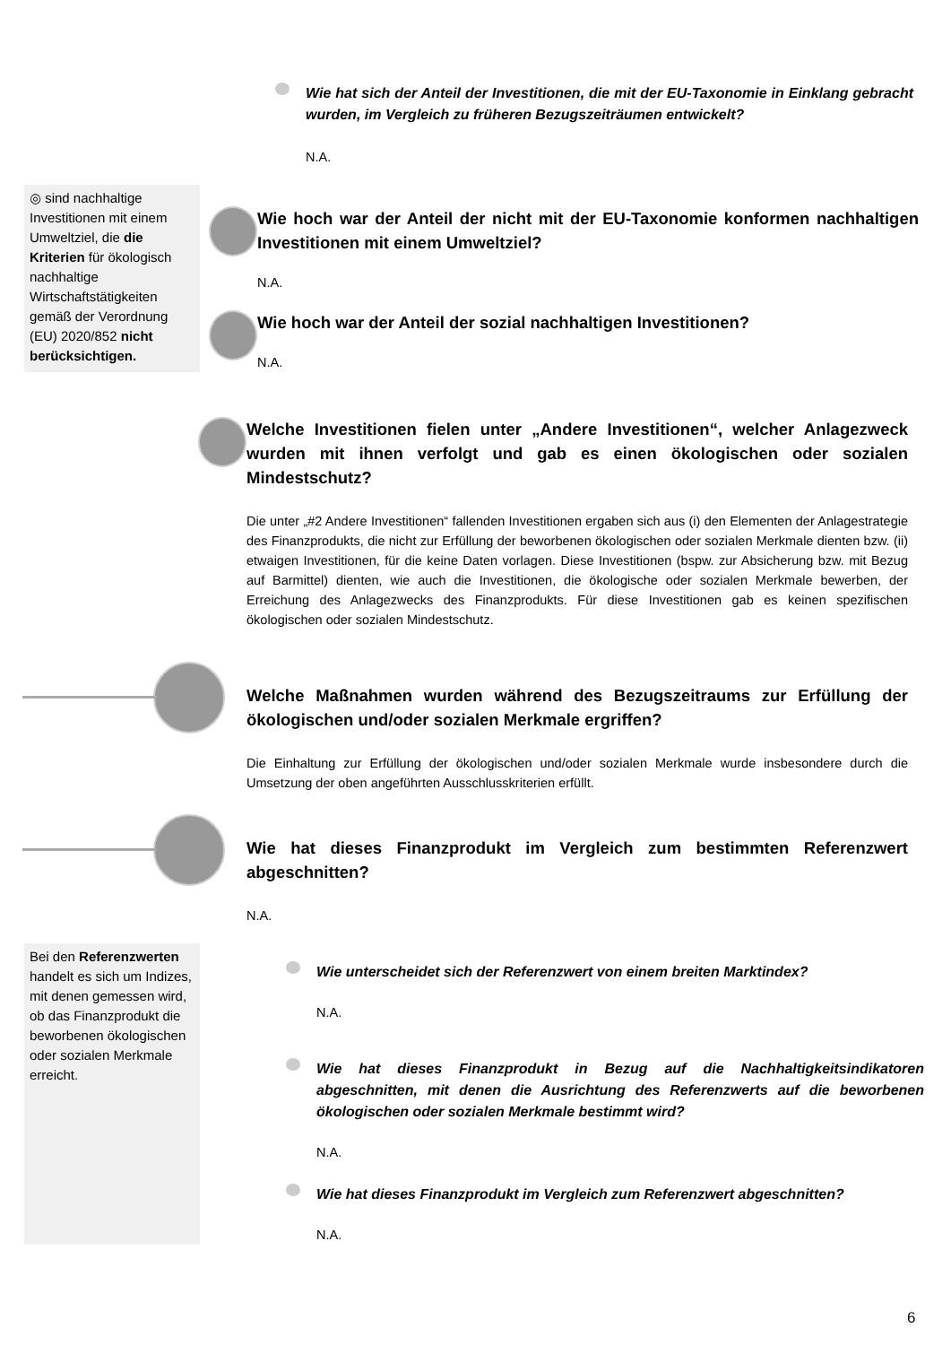Wie hat sich der Anteil der Investitionen, die mit der EU-Taxonomie in Einklang gebracht wurden, im Vergleich zu früheren Bezugszeiträumen entwickelt?
N.A.
◎ sind nachhaltige Investitionen mit einem Umweltziel, die die Kriterien für ökologisch nachhaltige Wirtschaftstätigkeiten gemäß der Verordnung (EU) 2020/852 nicht berücksichtigen.
Wie hoch war der Anteil der nicht mit der EU-Taxonomie konformen nachhaltigen Investitionen mit einem Umweltziel?
N.A.
Wie hoch war der Anteil der sozial nachhaltigen Investitionen?
N.A.
Welche Investitionen fielen unter „Andere Investitionen“, welcher Anlagezweck wurden mit ihnen verfolgt und gab es einen ökologischen oder sozialen Mindestschutz?
Die unter „#2 Andere Investitionen“ fallenden Investitionen ergaben sich aus (i) den Elementen der Anlagestrategie des Finanzprodukts, die nicht zur Erfüllung der beworbenen ökologischen oder sozialen Merkmale dienten bzw. (ii) etwaigen Investitionen, für die keine Daten vorlagen. Diese Investitionen (bspw. zur Absicherung bzw. mit Bezug auf Barmittel) dienten, wie auch die Investitionen, die ökologische oder sozialen Merkmale bewerben, der Erreichung des Anlagezwecks des Finanzprodukts. Für diese Investitionen gab es keinen spezifischen ökologischen oder sozialen Mindestschutz.
Welche Maßnahmen wurden während des Bezugszeitraums zur Erfüllung der ökologischen und/oder sozialen Merkmale ergriffen?
Die Einhaltung zur Erfüllung der ökologischen und/oder sozialen Merkmale wurde insbesondere durch die Umsetzung der oben angeführten Ausschlusskriterien erfüllt.
Wie hat dieses Finanzprodukt im Vergleich zum bestimmten Referenzwert abgeschnitten?
N.A.
Bei den Referenzwerten handelt es sich um Indizes, mit denen gemessen wird, ob das Finanzprodukt die beworbenen ökologischen oder sozialen Merkmale erreicht.
Wie unterscheidet sich der Referenzwert von einem breiten Marktindex?
N.A.
Wie hat dieses Finanzprodukt in Bezug auf die Nachhaltigkeitsindikatoren abgeschnitten, mit denen die Ausrichtung des Referenzwerts auf die beworbenen ökologischen oder sozialen Merkmale bestimmt wird?
N.A.
Wie hat dieses Finanzprodukt im Vergleich zum Referenzwert abgeschnitten?
N.A.
6